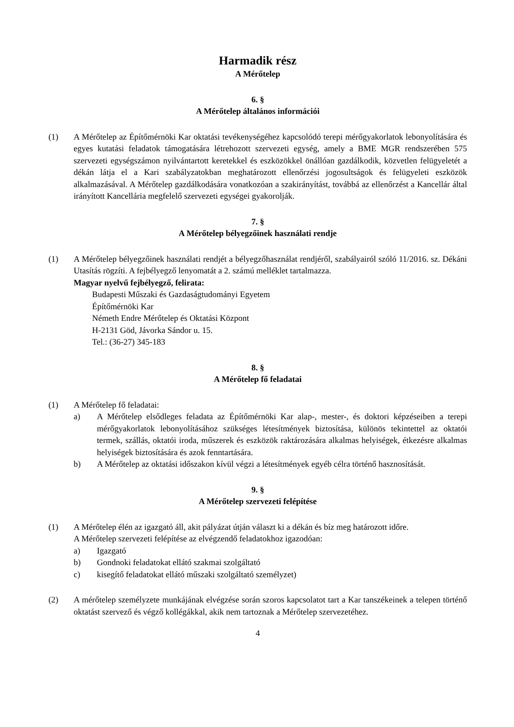Harmadik rész
A Mérőtelep
6. §
A Mérőtelep általános információi
(1) A Mérőtelep az Építőmérnöki Kar oktatási tevékenységéhez kapcsolódó terepi mérőgyakorlatok lebonyolítására és egyes kutatási feladatok támogatására létrehozott szervezeti egység, amely a BME MGR rendszerében 575 szervezeti egységszámon nyilvántartott keretekkel és eszközökkel önállóan gazdálkodik, közvetlen felügyeletét a dékán látja el a Kari szabályzatokban meghatározott ellenőrzési jogosultságok és felügyeleti eszközök alkalmazásával. A Mérőtelep gazdálkodására vonatkozóan a szakirányítást, továbbá az ellenőrzést a Kancellár által irányított Kancellária megfelelő szervezeti egységei gyakorolják.
7. §
A Mérőtelep bélyegzőinek használati rendje
(1) A Mérőtelep bélyegzőinek használati rendjét a bélyegzőhasználat rendjéről, szabályairól szóló 11/2016. sz. Dékáni Utasítás rögzíti. A fejbélyegző lenyomatát a 2. számú melléklet tartalmazza.
Magyar nyelvű fejbélyegző, felirata:
Budapesti Műszaki és Gazdaságtudományi Egyetem
Építőmérnöki Kar
Németh Endre Mérőtelep és Oktatási Központ
H-2131 Göd, Jávorka Sándor u. 15.
Tel.: (36-27) 345-183
8. §
A Mérőtelep fő feladatai
(1) A Mérőtelep fő feladatai:
a) A Mérőtelep elsődleges feladata az Építőmérnöki Kar alap-, mester-, és doktori képzéseiben a terepi mérőgyakorlatok lebonyolításához szükséges létesítmények biztosítása, különös tekintettel az oktatói termek, szállás, oktatói iroda, műszerek és eszközök raktározására alkalmas helyiségek, étkezésre alkalmas helyiségek biztosítására és azok fenntartására.
b) A Mérőtelep az oktatási időszakon kívül végzi a létesítmények egyéb célra történő hasznosítását.
9. §
A Mérőtelep szervezeti felépítése
(1) A Mérőtelep élén az igazgató áll, akit pályázat útján választ ki a dékán és bíz meg határozott időre.
A Mérőtelep szervezeti felépítése az elvégzendő feladatokhoz igazodóan:
a) Igazgató
b) Gondnoki feladatokat ellátó szakmai szolgáltató
c) kisegítő feladatokat ellátó műszaki szolgáltató személyzet)
(2) A mérőtelep személyzete munkájának elvégzése során szoros kapcsolatot tart a Kar tanszékeinek a telepen történő oktatást szervező és végző kollégákkal, akik nem tartoznak a Mérőtelep szervezetéhez.
4